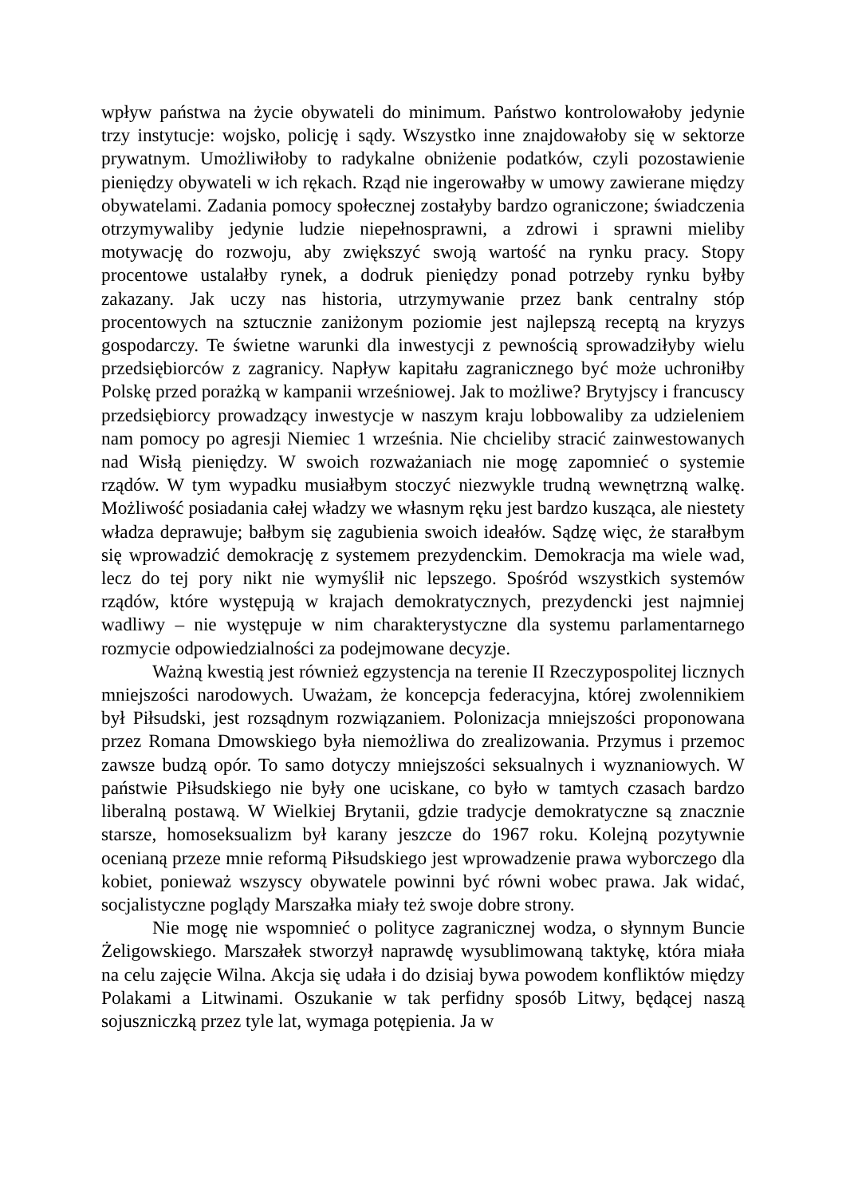wpływ państwa na życie obywateli do minimum. Państwo kontrolowałoby jedynie trzy instytucje: wojsko, policję i sądy. Wszystko inne znajdowałoby się w sektorze prywatnym. Umożliwiłoby to radykalne obniżenie podatków, czyli pozostawienie pieniędzy obywateli w ich rękach. Rząd nie ingerowałby w umowy zawierane między obywatelami. Zadania pomocy społecznej zostałyby bardzo ograniczone; świadczenia otrzymywaliby jedynie ludzie niepełnosprawni, a zdrowi i sprawni mieliby motywację do rozwoju, aby zwiększyć swoją wartość na rynku pracy. Stopy procentowe ustalałby rynek, a dodruk pieniędzy ponad potrzeby rynku byłby zakazany. Jak uczy nas historia, utrzymywanie przez bank centralny stóp procentowych na sztucznie zaniżonym poziomie jest najlepszą receptą na kryzys gospodarczy. Te świetne warunki dla inwestycji z pewnością sprowadziłyby wielu przedsiębiorców z zagranicy. Napływ kapitału zagranicznego być może uchroniłby Polskę przed porażką w kampanii wrześniowej. Jak to możliwe? Brytyjscy i francuscy przedsiębiorcy prowadzący inwestycje w naszym kraju lobbowaliby za udzieleniem nam pomocy po agresji Niemiec 1 września. Nie chcieliby stracić zainwestowanych nad Wisłą pieniędzy. W swoich rozważaniach nie mogę zapomnieć o systemie rządów. W tym wypadku musiałbym stoczyć niezwykle trudną wewnętrzną walkę. Możliwość posiadania całej władzy we własnym ręku jest bardzo kusząca, ale niestety władza deprawuje; bałbym się zagubienia swoich ideałów. Sądzę więc, że starałbym się wprowadzić demokrację z systemem prezydenckim. Demokracja ma wiele wad, lecz do tej pory nikt nie wymyślił nic lepszego. Spośród wszystkich systemów rządów, które występują w krajach demokratycznych, prezydencki jest najmniej wadliwy – nie występuje w nim charakterystyczne dla systemu parlamentarnego rozmycie odpowiedzialności za podejmowane decyzje.
Ważną kwestią jest również egzystencja na terenie II Rzeczypospolitej licznych mniejszości narodowych. Uważam, że koncepcja federacyjna, której zwolennikiem był Piłsudski, jest rozsądnym rozwiązaniem. Polonizacja mniejszości proponowana przez Romana Dmowskiego była niemożliwa do zrealizowania. Przymus i przemoc zawsze budzą opór. To samo dotyczy mniejszości seksualnych i wyznaniowych. W państwie Piłsudskiego nie były one uciskane, co było w tamtych czasach bardzo liberalną postawą. W Wielkiej Brytanii, gdzie tradycje demokratyczne są znacznie starsze, homoseksualizm był karany jeszcze do 1967 roku. Kolejną pozytywnie ocenianą przeze mnie reformą Piłsudskiego jest wprowadzenie prawa wyborczego dla kobiet, ponieważ wszyscy obywatele powinni być równi wobec prawa. Jak widać, socjalistyczne poglądy Marszałka miały też swoje dobre strony.
Nie mogę nie wspomnieć o polityce zagranicznej wodza, o słynnym Buncie Żeligowskiego. Marszałek stworzył naprawdę wysublimowaną taktykę, która miała na celu zajęcie Wilna. Akcja się udała i do dzisiaj bywa powodem konfliktów między Polakami a Litwinami. Oszukanie w tak perfidny sposób Litwy, będącej naszą sojuszniczką przez tyle lat, wymaga potępienia. Ja w